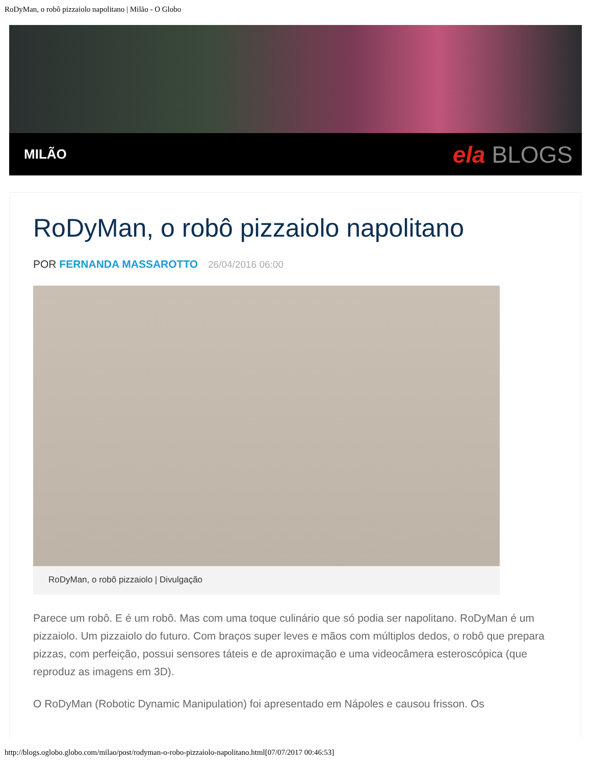RoDyMan, o robô pizzaiolo napolitano | Milão - O Globo
MILÃO
ela BLOGS
RoDyMan, o robô pizzaiolo napolitano
POR FERNANDA MASSAROTTO 26/04/2016 06:00
RoDyMan, o robô pizzaiolo | Divulgação
Parece um robô. E é um robô. Mas com uma toque culinário que só podia ser napolitano. RoDyMan é um pizzaiolo. Um pizzaiolo do futuro. Com braços super leves e mãos com múltiplos dedos, o robô que prepara pizzas, com perfeição, possui sensores táteis e de aproximação e uma videocâmera esteroscópica (que reproduz as imagens em 3D).
O RoDyMan (Robotic Dynamic Manipulation) foi apresentado em Nápoles e causou frisson. Os
http://blogs.oglobo.globo.com/milao/post/rodyman-o-robo-pizzaiolo-napolitano.html[07/07/2017 00:46:53]